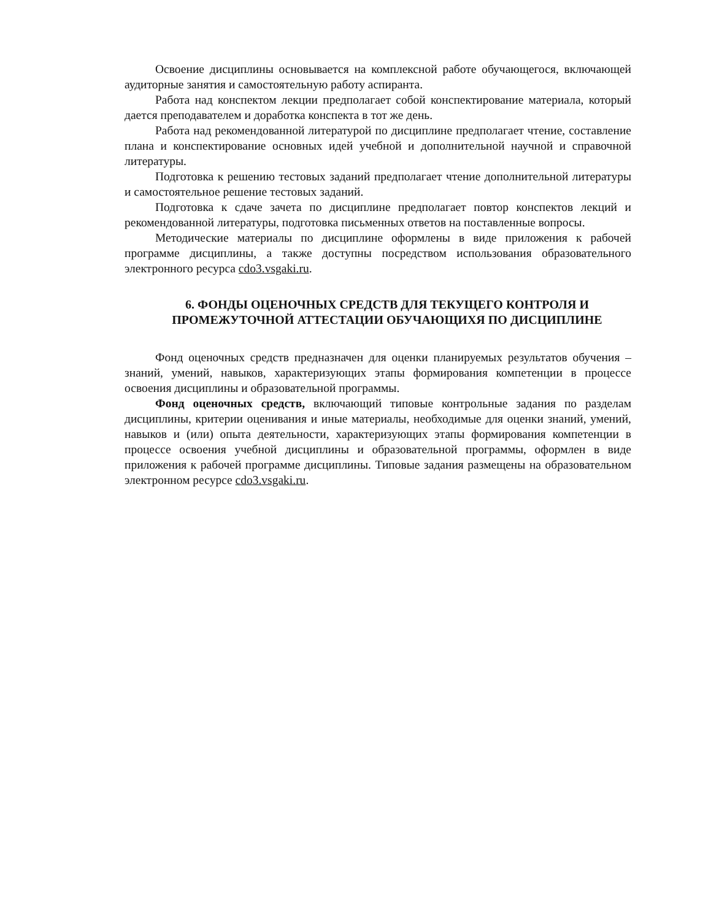Освоение дисциплины основывается на комплексной работе обучающегося, включающей аудиторные занятия и самостоятельную работу аспиранта.
Работа над конспектом лекции предполагает собой конспектирование материала, который дается преподавателем и доработка конспекта в тот же день.
Работа над рекомендованной литературой по дисциплине предполагает чтение, составление плана и конспектирование основных идей учебной и дополнительной научной и справочной литературы.
Подготовка к решению тестовых заданий предполагает чтение дополнительной литературы и самостоятельное решение тестовых заданий.
Подготовка к сдаче зачета по дисциплине предполагает повтор конспектов лекций и рекомендованной литературы, подготовка письменных ответов на поставленные вопросы.
Методические материалы по дисциплине оформлены в виде приложения к рабочей программе дисциплины, а также доступны посредством использования образовательного электронного ресурса cdo3.vsgaki.ru.
6. ФОНДЫ ОЦЕНОЧНЫХ СРЕДСТВ ДЛЯ ТЕКУЩЕГО КОНТРОЛЯ И ПРОМЕЖУТОЧНОЙ АТТЕСТАЦИИ ОБУЧАЮЩИХЯ ПО ДИСЦИПЛИНЕ
Фонд оценочных средств предназначен для оценки планируемых результатов обучения – знаний, умений, навыков, характеризующих этапы формирования компетенции в процессе освоения дисциплины и образовательной программы.
Фонд оценочных средств, включающий типовые контрольные задания по разделам дисциплины, критерии оценивания и иные материалы, необходимые для оценки знаний, умений, навыков и (или) опыта деятельности, характеризующих этапы формирования компетенции в процессе освоения учебной дисциплины и образовательной программы, оформлен в виде приложения к рабочей программе дисциплины. Типовые задания размещены на образовательном электронном ресурсе cdo3.vsgaki.ru.